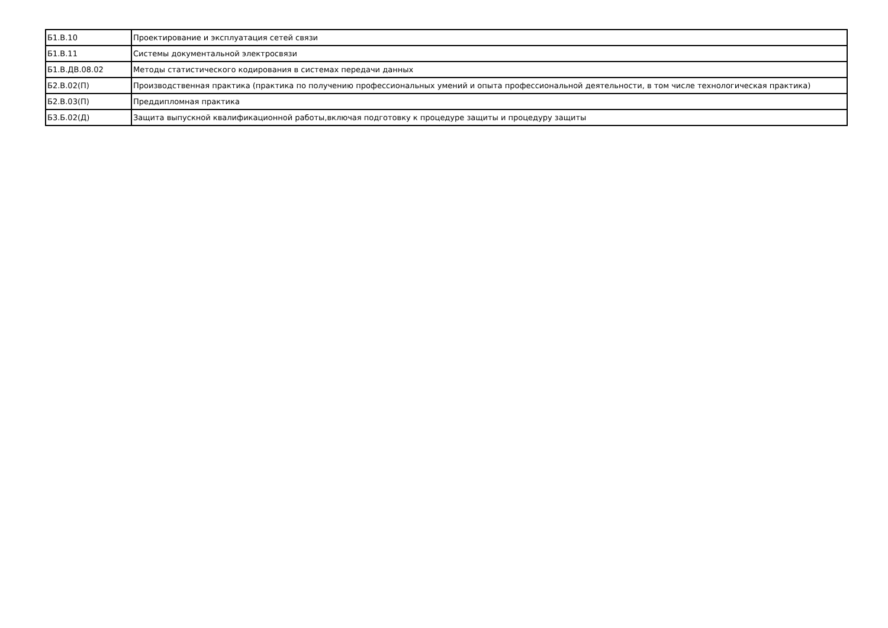| Б1.В.10 | Проектирование и эксплуатация сетей связи |
| Б1.В.11 | Системы документальной электросвязи |
| Б1.В.ДВ.08.02 | Методы статистического кодирования в системах передачи данных |
| Б2.В.02(П) | Производственная практика (практика по получению профессиональных умений и опыта профессиональной деятельности, в том числе технологическая практика) |
| Б2.В.03(П) | Преддипломная практика |
| Б3.Б.02(Д) | Защита выпускной квалификационной работы,включая подготовку к процедуре защиты и процедуру защиты |